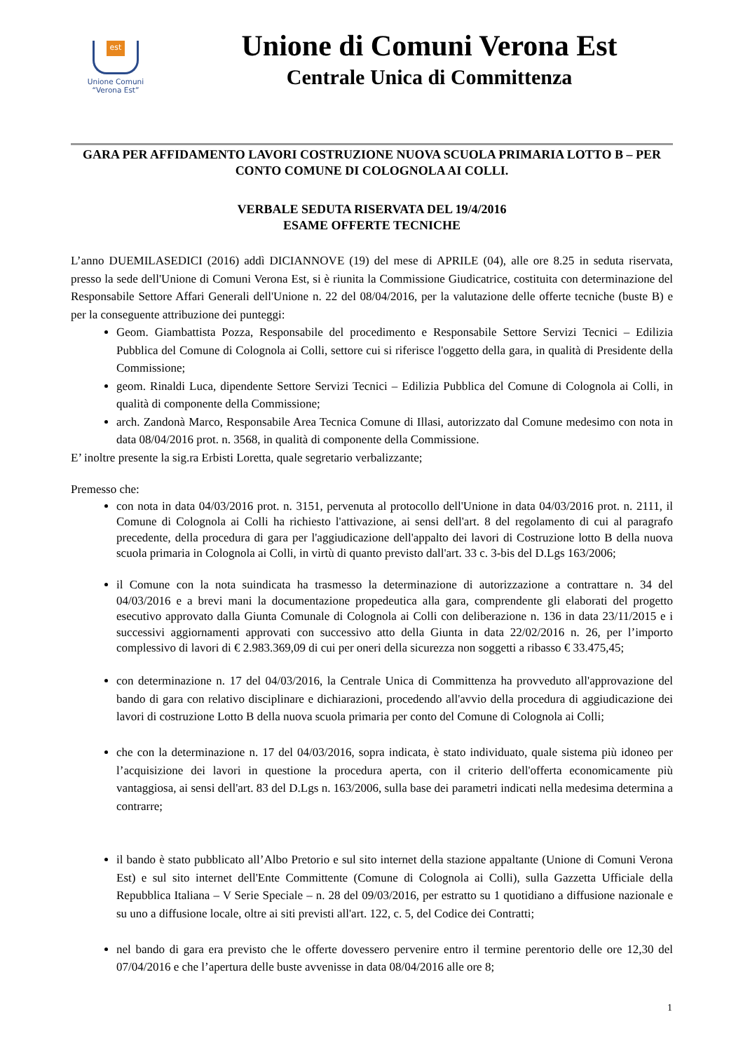est
Unione Comuni
“Verona Est”
Unione di Comuni Verona Est
Centrale Unica di Committenza
GARA PER AFFIDAMENTO LAVORI COSTRUZIONE NUOVA SCUOLA PRIMARIA LOTTO B – PER CONTO COMUNE DI COLOGNOLA AI COLLI.
VERBALE SEDUTA RISERVATA DEL 19/4/2016
ESAME OFFERTE TECNICHE
L’anno DUEMILASEDICI (2016) addì DICIANNOVE (19) del mese di APRILE (04), alle ore 8.25 in seduta riservata, presso la sede dell'Unione di Comuni Verona Est, si è riunita la Commissione Giudicatrice, costituita con determinazione del Responsabile Settore Affari Generali dell'Unione n. 22 del 08/04/2016, per la valutazione delle offerte tecniche (buste B) e per la conseguente attribuzione dei punteggi:
Geom. Giambattista Pozza, Responsabile del procedimento e Responsabile Settore Servizi Tecnici – Edilizia Pubblica del Comune di Colognola ai Colli, settore cui si riferisce l'oggetto della gara, in qualità di Presidente della Commissione;
geom. Rinaldi Luca, dipendente Settore Servizi Tecnici – Edilizia Pubblica del Comune di Colognola ai Colli, in qualità di componente della Commissione;
arch. Zandonà Marco, Responsabile Area Tecnica Comune di Illasi, autorizzato dal Comune medesimo con nota in data 08/04/2016 prot. n. 3568, in qualità di componente della Commissione.
E’ inoltre presente la sig.ra Erbisti Loretta, quale segretario verbalizzante;
Premesso che:
con nota in data 04/03/2016 prot. n. 3151, pervenuta al protocollo dell'Unione in data 04/03/2016 prot. n. 2111, il Comune di Colognola ai Colli ha richiesto l'attivazione, ai sensi dell'art. 8 del regolamento di cui al paragrafo precedente, della procedura di gara per l'aggiudicazione dell'appalto dei lavori di Costruzione lotto B della nuova scuola primaria in Colognola ai Colli, in virtù di quanto previsto dall'art. 33 c. 3-bis del D.Lgs 163/2006;
il Comune con la nota suindicata ha trasmesso la determinazione di autorizzazione a contrattare n. 34 del 04/03/2016 e a brevi mani la documentazione propedeutica alla gara, comprendente gli elaborati del progetto esecutivo approvato dalla Giunta Comunale di Colognola ai Colli con deliberazione n. 136 in data 23/11/2015 e i successivi aggiornamenti approvati con successivo atto della Giunta in data 22/02/2016 n. 26, per l’importo complessivo di lavori di € 2.983.369,09 di cui per oneri della sicurezza non soggetti a ribasso € 33.475,45;
con determinazione n. 17 del 04/03/2016, la Centrale Unica di Committenza ha provveduto all'approvazione del bando di gara con relativo disciplinare e dichiarazioni, procedendo all'avvio della procedura di aggiudicazione dei lavori di costruzione Lotto B della nuova scuola primaria per conto del Comune di Colognola ai Colli;
che con la determinazione n. 17 del 04/03/2016, sopra indicata, è stato individuato, quale sistema più idoneo per l’acquisizione dei lavori in questione la procedura aperta, con il criterio dell'offerta economicamente più vantaggiosa, ai sensi dell'art. 83 del D.Lgs n. 163/2006, sulla base dei parametri indicati nella medesima determina a contrarre;
il bando è stato pubblicato all’Albo Pretorio e sul sito internet della stazione appaltante (Unione di Comuni Verona Est) e sul sito internet dell'Ente Committente (Comune di Colognola ai Colli), sulla Gazzetta Ufficiale della Repubblica Italiana – V Serie Speciale – n. 28 del 09/03/2016, per estratto su 1 quotidiano a diffusione nazionale e su uno a diffusione locale, oltre ai siti previsti all'art. 122, c. 5, del Codice dei Contratti;
nel bando di gara era previsto che le offerte dovessero pervenire entro il termine perentorio delle ore 12,30 del 07/04/2016 e che l’apertura delle buste avvenisse in data 08/04/2016 alle ore 8;
1